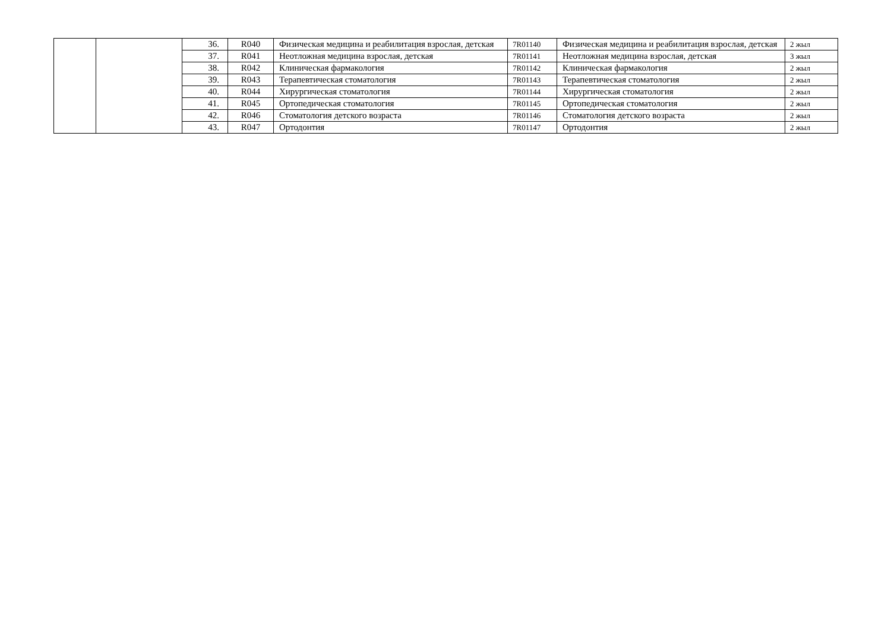| | | 36. | R040 | Физическая медицина и реабилитация взрослая, детская | 7R01140 | Физическая медицина и реабилитация взрослая, детская | 2 жыл |
| | | 37. | R041 | Неотложная медицина взрослая, детская | 7R01141 | Неотложная медицина взрослая, детская | 3 жыл |
| | | 38. | R042 | Клиническая фармакология | 7R01142 | Клиническая фармакология | 2 жыл |
| | | 39. | R043 | Терапевтическая стоматология | 7R01143 | Терапевтическая стоматология | 2 жыл |
| | | 40. | R044 | Хирургическая стоматология | 7R01144 | Хирургическая стоматология | 2 жыл |
| | | 41. | R045 | Ортопедическая стоматология | 7R01145 | Ортопедическая стоматология | 2 жыл |
| | | 42. | R046 | Стоматология детского возраста | 7R01146 | Стоматология детского возраста | 2 жыл |
| | | 43. | R047 | Ортодонтия | 7R01147 | Ортодонтия | 2 жыл |